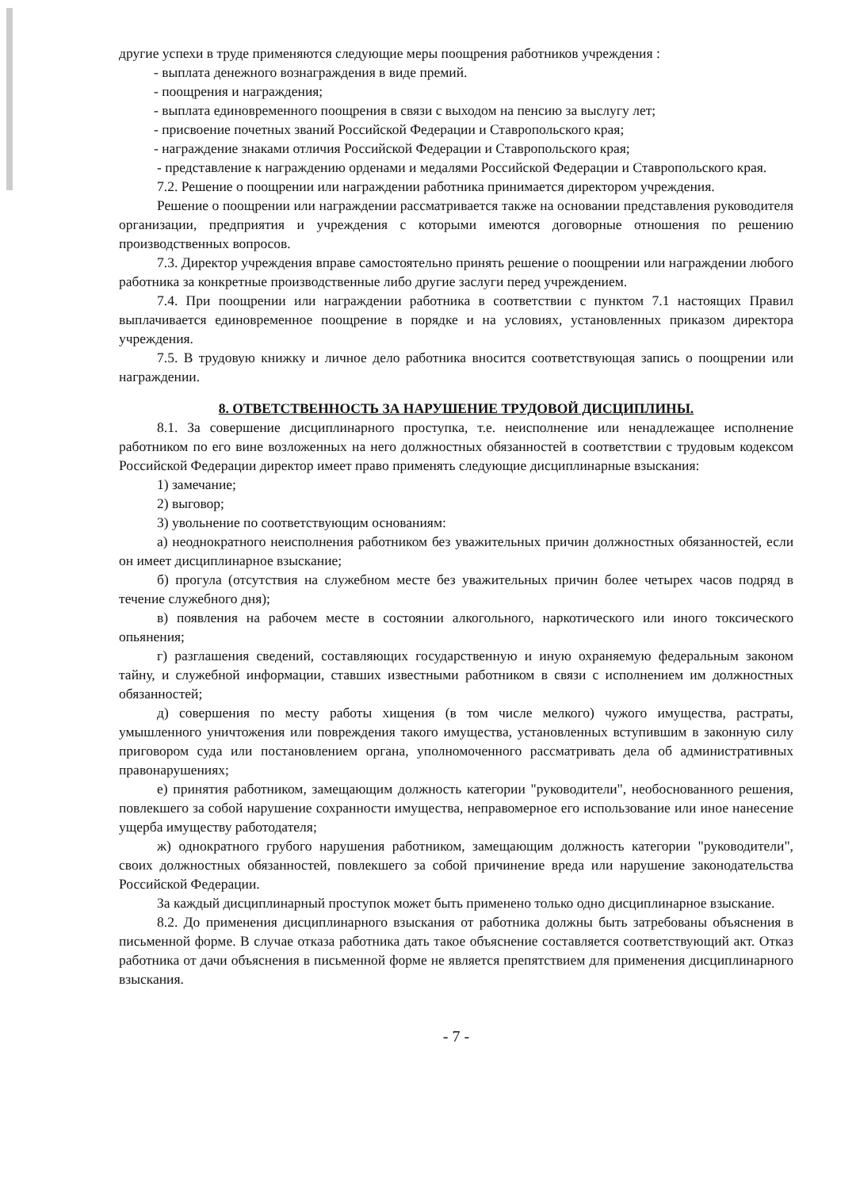другие успехи в труде применяются следующие меры поощрения работников учреждения :
- выплата денежного вознаграждения в виде премий.
- поощрения и награждения;
- выплата единовременного поощрения в связи с выходом на пенсию за выслугу лет;
- присвоение почетных званий Российской Федерации и Ставропольского края;
- награждение знаками отличия Российской Федерации и Ставропольского края;
- представление к награждению орденами и медалями Российской Федерации и Ставропольского края.
7.2. Решение о поощрении или награждении работника принимается директором учреждения.
Решение о поощрении или награждении рассматривается также на основании представления руководителя организации, предприятия и учреждения с которыми имеются договорные отношения по решению производственных вопросов.
7.3. Директор учреждения вправе самостоятельно принять решение о поощрении или награждении любого работника за конкретные производственные либо другие заслуги перед учреждением.
7.4. При поощрении или награждении работника в соответствии с пунктом 7.1 настоящих Правил выплачивается единовременное поощрение в порядке и на условиях, установленных приказом директора учреждения.
7.5. В трудовую книжку и личное дело работника вносится соответствующая запись о поощрении или награждении.
8. ОТВЕТСТВЕННОСТЬ ЗА НАРУШЕНИЕ ТРУДОВОЙ ДИСЦИПЛИНЫ.
8.1. За совершение дисциплинарного проступка, т.е. неисполнение или ненадлежащее исполнение работником по его вине возложенных на него должностных обязанностей в соответствии с трудовым кодексом Российской Федерации директор имеет право применять следующие дисциплинарные взыскания:
1) замечание;
2) выговор;
3) увольнение по соответствующим основаниям:
а) неоднократного неисполнения работником без уважительных причин должностных обязанностей, если он имеет дисциплинарное взыскание;
б) прогула (отсутствия на служебном месте без уважительных причин более четырех часов подряд в течение служебного дня);
в) появления на рабочем месте в состоянии алкогольного, наркотического или иного токсического опьянения;
г) разглашения сведений, составляющих государственную и иную охраняемую федеральным законом тайну, и служебной информации, ставших известными работником в связи с исполнением им должностных обязанностей;
д) совершения по месту работы хищения (в том числе мелкого) чужого имущества, растраты, умышленного уничтожения или повреждения такого имущества, установленных вступившим в законную силу приговором суда или постановлением органа, уполномоченного рассматривать дела об административных правонарушениях;
е) принятия работником, замещающим должность категории "руководители", необоснованного решения, повлекшего за собой нарушение сохранности имущества, неправомерное его использование или иное нанесение ущерба имуществу работодателя;
ж) однократного грубого нарушения работником, замещающим должность категории "руководители", своих должностных обязанностей, повлекшего за собой причинение вреда или нарушение законодательства Российской Федерации.
За каждый дисциплинарный проступок может быть применено только одно дисциплинарное взыскание.
8.2. До применения дисциплинарного взыскания от работника должны быть затребованы объяснения в письменной форме. В случае отказа работника дать такое объяснение составляется соответствующий акт. Отказ работника от дачи объяснения в письменной форме не является препятствием для применения дисциплинарного взыскания.
- 7 -